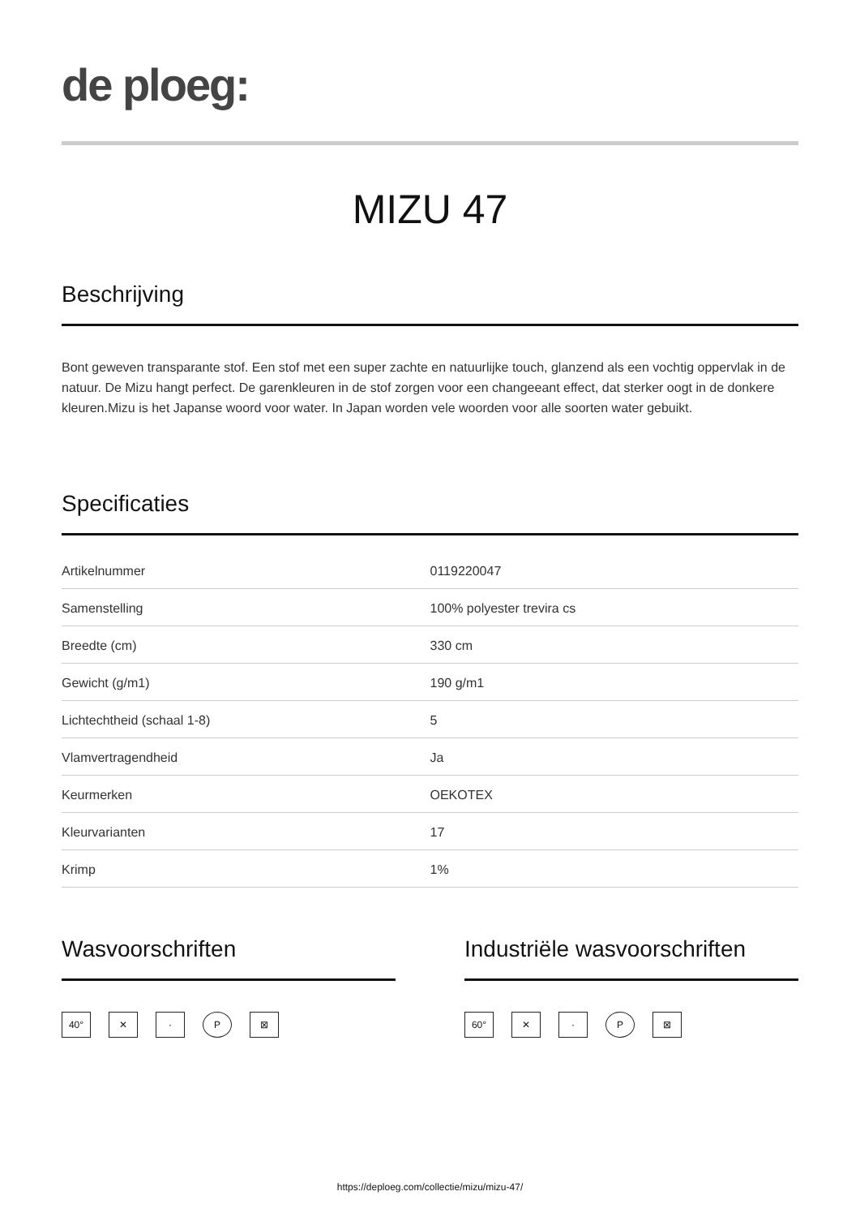de ploeg:
MIZU 47
Beschrijving
Bont geweven transparante stof. Een stof met een super zachte en natuurlijke touch, glanzend als een vochtig oppervlak in de natuur. De Mizu hangt perfect. De garenkleuren in de stof zorgen voor een changeeant effect, dat sterker oogt in de donkere kleuren.Mizu is het Japanse woord voor water. In Japan worden vele woorden voor alle soorten water gebuikt.
Specificaties
| Artikelnummer | 0119220047 |
| Samenstelling | 100% polyester trevira cs |
| Breedte (cm) | 330 cm |
| Gewicht (g/m1) | 190 g/m1 |
| Lichtechtheid (schaal 1-8) | 5 |
| Vlamvertragendheid | Ja |
| Keurmerken | OEKOTEX |
| Kleurvarianten | 17 |
| Krimp | 1% |
Wasvoorschriften
40° ✕ · P ⊠
Industriële wasvoorschriften
60° ✕ · P ⊠
https://deploeg.com/collectie/mizu/mizu-47/